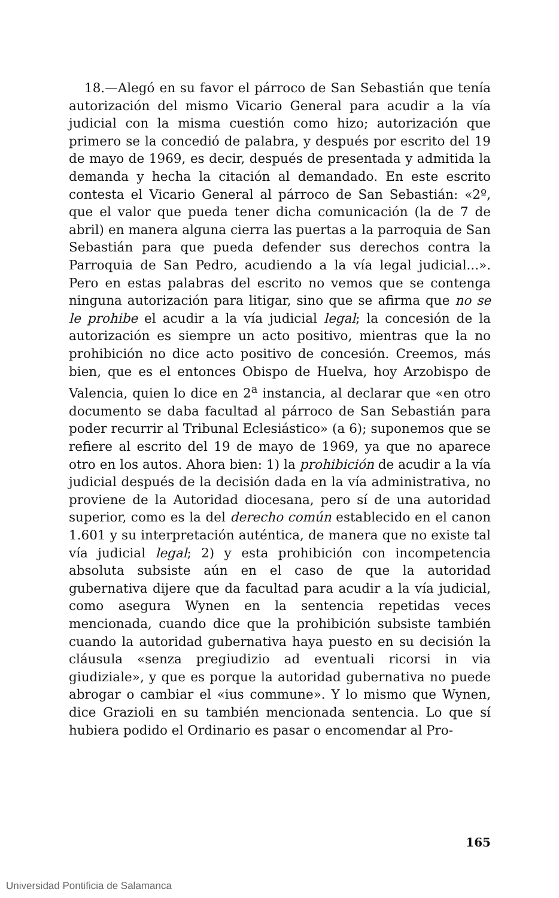18.—Alegó en su favor el párroco de San Sebastián que tenía autorización del mismo Vicario General para acudir a la vía judicial con la misma cuestión como hizo; autorización que primero se la concedió de palabra, y después por escrito del 19 de mayo de 1969, es decir, después de presentada y admitida la demanda y hecha la citación al demandado. En este escrito contesta el Vicario General al párroco de San Sebastián: «2º, que el valor que pueda tener dicha comunicación (la de 7 de abril) en manera alguna cierra las puertas a la parroquia de San Sebastián para que pueda defender sus derechos contra la Parroquia de San Pedro, acudiendo a la vía legal judicial...». Pero en estas palabras del escrito no vemos que se contenga ninguna autorización para litigar, sino que se afirma que no se le prohibe el acudir a la vía judicial legal; la concesión de la autorización es siempre un acto positivo, mientras que la no prohibición no dice acto positivo de concesión. Creemos, más bien, que es el entonces Obispo de Huelva, hoy Arzobispo de Valencia, quien lo dice en 2<sup>a</sup> instancia, al declarar que «en otro documento se daba facultad al párroco de San Sebastián para poder recurrir al Tribunal Eclesiástico» (a 6); suponemos que se refiere al escrito del 19 de mayo de 1969, ya que no aparece otro en los autos. Ahora bien: 1) la prohibición de acudir a la vía judicial después de la decisión dada en la vía administrativa, no proviene de la Autoridad diocesana, pero sí de una autoridad superior, como es la del derecho común establecido en el canon 1.601 y su interpretación auténtica, de manera que no existe tal vía judicial legal; 2) y esta prohibición con incompetencia absoluta subsiste aún en el caso de que la autoridad gubernativa dijere que da facultad para acudir a la vía judicial, como asegura Wynen en la sentencia repetidas veces mencionada, cuando dice que la prohibición subsiste también cuando la autoridad gubernativa haya puesto en su decisión la cláusula «senza pregiudizio ad eventuali ricorsi in via giudiziale», y que es porque la autoridad gubernativa no puede abrogar o cambiar el «ius commune». Y lo mismo que Wynen, dice Grazioli en su también mencionada sentencia. Lo que sí hubiera podido el Ordinario es pasar o encomendar al Pro-
165
Universidad Pontificia de Salamanca